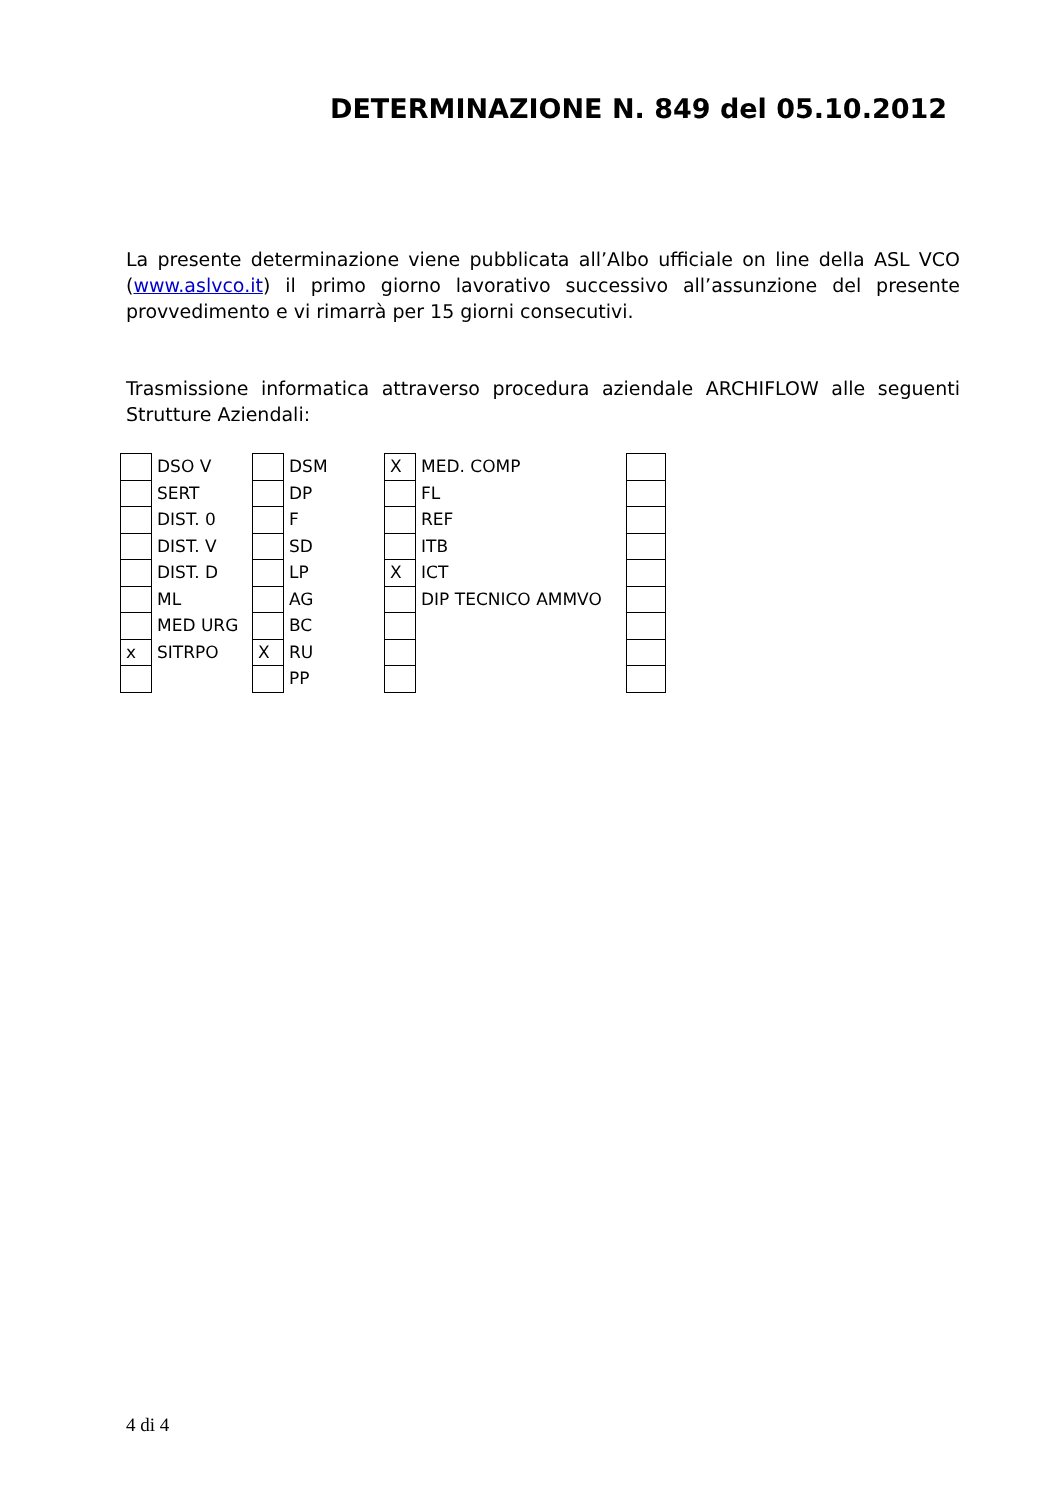DETERMINAZIONE N. 849 del 05.10.2012
La presente determinazione viene pubblicata all’Albo ufficiale on line della ASL VCO (www.aslvco.it) il primo giorno lavorativo successivo all’assunzione del presente provvedimento e vi rimarrà per 15 giorni consecutivi.
Trasmissione informatica attraverso procedura aziendale ARCHIFLOW alle seguenti Strutture Aziendali:
| | DSO V | | DSM | X | MED. COMP | |
| | SERT | | DP | | FL | |
| | DIST. 0 | | F | | REF | |
| | DIST. V | | SD | | ITB | |
| | DIST. D | | LP | X | ICT | |
| | ML | | AG | | DIP TECNICO AMMVO | |
| | MED URG | | BC | | | |
| x | SITRPO | X | RU | | | |
| | | | PP | | | |
4 di 4